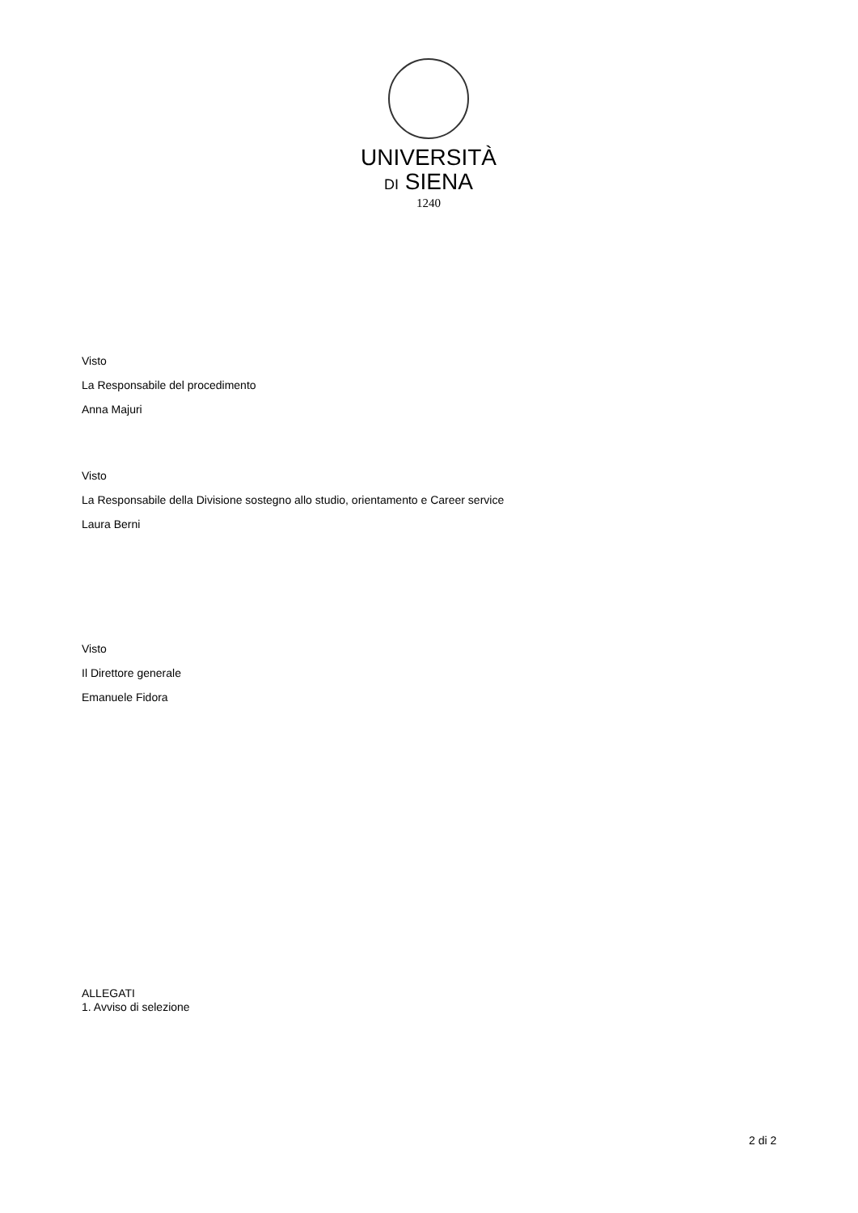UNIVERSITÀ
DI SIENA
1240
Visto
La Responsabile del procedimento
Anna Majuri
Visto
La Responsabile della Divisione sostegno allo studio, orientamento e Career service
Laura Berni
Visto
Il Direttore generale
Emanuele Fidora
ALLEGATI
1. Avviso di selezione
2 di 2